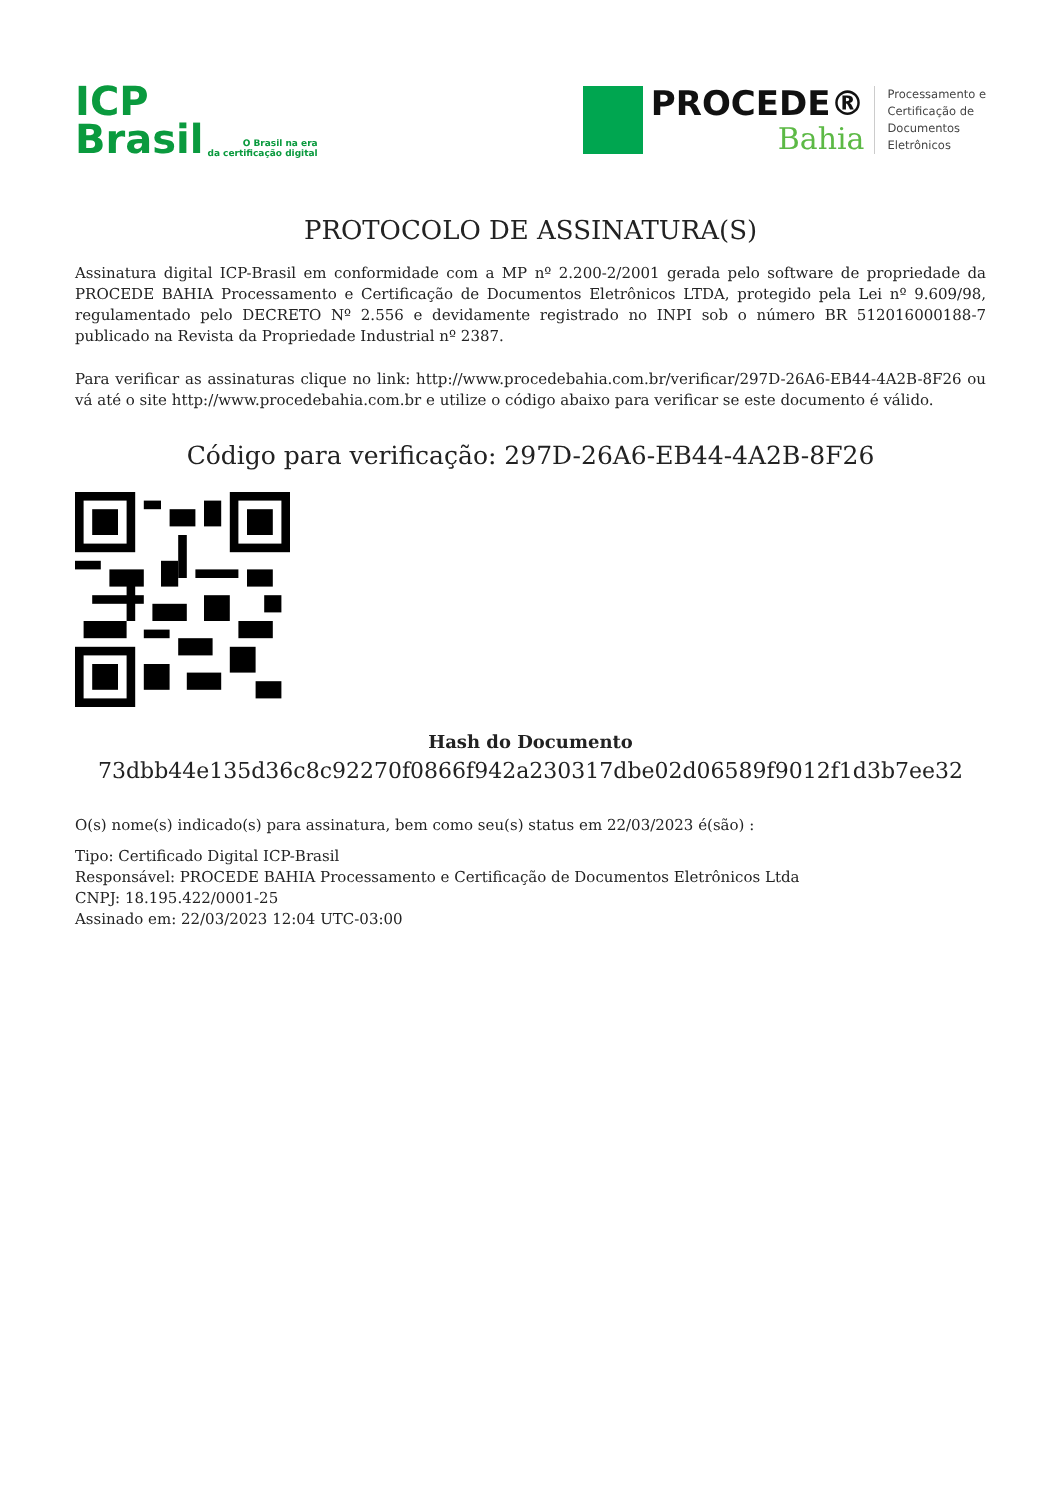ICP
Brasil
O Brasil na era
da certificação digital
PROCEDE®
Bahia
Processamento e
Certificação de
Documentos
Eletrônicos
PROTOCOLO DE ASSINATURA(S)
Assinatura digital ICP-Brasil em conformidade com a MP nº 2.200-2/2001 gerada pelo software de propriedade da PROCEDE BAHIA Processamento e Certificação de Documentos Eletrônicos LTDA, protegido pela Lei nº 9.609/98, regulamentado pelo DECRETO Nº 2.556 e devidamente registrado no INPI sob o número BR 512016000188-7 publicado na Revista da Propriedade Industrial nº 2387.
Para verificar as assinaturas clique no link: http://www.procedebahia.com.br/verificar/297D-26A6-EB44-4A2B-8F26 ou vá até o site http://www.procedebahia.com.br e utilize o código abaixo para verificar se este documento é válido.
Código para verificação: 297D-26A6-EB44-4A2B-8F26
Hash do Documento
73dbb44e135d36c8c92270f0866f942a230317dbe02d06589f9012f1d3b7ee32
O(s) nome(s) indicado(s) para assinatura, bem como seu(s) status em 22/03/2023 é(são) :
Tipo: Certificado Digital ICP-Brasil
Responsável: PROCEDE BAHIA Processamento e Certificação de Documentos Eletrônicos Ltda
CNPJ: 18.195.422/0001-25
Assinado em: 22/03/2023 12:04 UTC-03:00